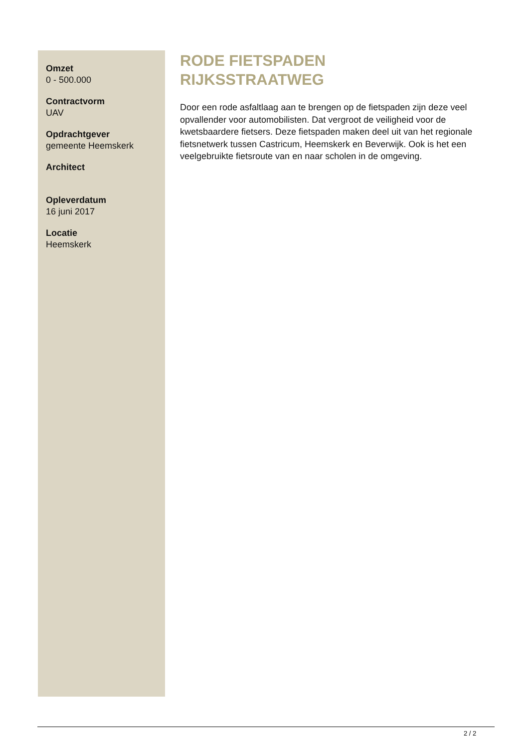Omzet
0 - 500.000
Contractvorm
UAV
Opdrachtgever
gemeente Heemskerk
Architect
Opleverdatum
16 juni 2017
Locatie
Heemskerk
RODE FIETSPADEN
RIJKSSTRAATWEG
Door een rode asfaltlaag aan te brengen op de fietspaden zijn deze veel opvallender voor automobilisten. Dat vergroot de veiligheid voor de kwetsbaardere fietsers. Deze fietspaden maken deel uit van het regionale fietsnetwerk tussen Castricum, Heemskerk en Beverwijk. Ook is het een veelgebruikte fietsroute van en naar scholen in de omgeving.
2 / 2